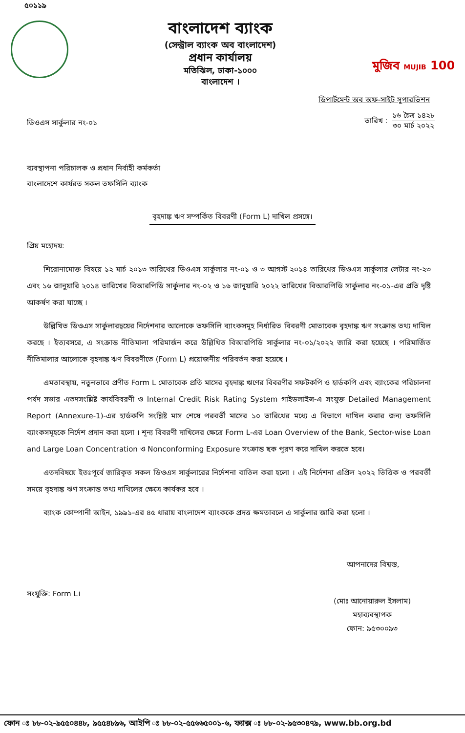৫০১১৯
বাংলাদেশ ব্যাংক
(সেন্ট্রাল ব্যাংক অব বাংলাদেশ)
প্রধান কার্যালয়
মতিঝিল, ঢাকা-১০০০
বাংলাদেশ ।
মুজিব MUJIB 100
ডিপার্টমেন্ট অব অফ-সাইট সুপারভিশন
ডিওএস সার্কুলার নং-০১
তারিখ :
১৬ চৈত্র ১৪২৮
৩০ মার্চ ২০২২
ব্যবস্থাপনা পরিচালক ও প্রধান নির্বাহী কর্মকর্তা
বাংলাদেশে কার্যরত সকল তফসিলি ব্যাংক
বৃহদাঙ্ক ঋণ সম্পর্কিত বিবরণী (Form L) দাখিল প্রসঙ্গে।
প্রিয় মহোদয়:
শিরোনামোক্ত বিষয়ে ১২ মার্চ ২০১৩ তারিখের ডিওএস সার্কুলার নং-০১ ও ৩ আগস্ট ২০১৪ তারিখের ডিওএস সার্কুলার লেটার নং-২৩ এবং ১৬ জানুয়ারি ২০১৪ তারিখের বিআরপিডি সার্কুলার নং-০২ ও ১৬ জানুয়ারি ২০২২ তারিখের বিআরপিডি সার্কুলার নং-০১-এর প্রতি দৃষ্টি আকর্ষণ করা যাচ্ছে ।
উল্লিখিত ডিওএস সার্কুলারদ্বয়ের নির্দেশনার আলোকে তফসিলি ব্যাংকসমূহ নির্ধারিত বিবরণী মোতাবেক বৃহদাঙ্ক ঋণ সংক্রান্ত তথ্য দাখিল করছে । ইত্যবসরে, এ সংক্রান্ত নীতিমালা পরিমার্জন করে উল্লিখিত বিআরপিডি সার্কুলার নং-০১/২০২২ জারি করা হয়েছে । পরিমার্জিত নীতিমালার আলোকে বৃহদাঙ্ক ঋণ বিবরণীতে (Form L) প্রয়োজনীয় পরিবর্তন করা হয়েছে ।
এমতাবস্থায়, নতুনভাবে প্রণীত Form L মোতাবেক প্রতি মাসের বৃহদাঙ্ক ঋণের বিবরণীর সফটকপি ও হার্ডকপি এবং ব্যাংকের পরিচালনা পর্ষদ সভার এতদসংশ্লিষ্ট কার্যবিবরণী ও Internal Credit Risk Rating System গাইডলাইন্স-এ সংযুক্ত Detailed Management Report (Annexure-1)-এর হার্ডকপি সংশ্লিষ্ট মাস শেষে পরবর্তী মাসের ১০ তারিখের মধ্যে এ বিভাগে দাখিল করার জন্য তফসিলি ব্যাংকসমূহকে নির্দেশ প্রদান করা হলো । শূন্য বিবরণী দাখিলের ক্ষেত্রে Form L-এর Loan Overview of the Bank, Sector-wise Loan and Large Loan Concentration ও Nonconforming Exposure সংক্রান্ত ছক পূরণ করে দাখিল করতে হবে।
এতদবিষয়ে ইতঃপূর্বে জারিকৃত সকল ডিওএস সার্কুলারের নির্দেশনা বাতিল করা হলো । এই নির্দেশনা এপ্রিল ২০২২ ভিত্তিক ও পরবর্তী সময়ে বৃহদাঙ্ক ঋণ সংক্রান্ত তথ্য দাখিলের ক্ষেত্রে কার্যকর হবে ।
ব্যাংক কোম্পানী আইন, ১৯৯১-এর ৪৫ ধারায় বাংলাদেশ ব্যাংককে প্রদত্ত ক্ষমতাবলে এ সার্কুলার জারি করা হলো ।
আপনাদের বিশ্বস্ত,
সংযুক্তি: Form L।
(মোঃ আনোয়ারুল ইসলাম)
মহাব্যবস্থাপক
ফোন: ৯৫৩০০৯৩
ফোন ঃ ৮৮-০২-৯৫৫০৪৪৮, ৯৫৫৪৮৯৬, আইপি ঃ ৮৮-০২-৫৫৬৬৫০০১-৬, ফ্যাক্স ঃ ৮৮-০২-৯৫৩০৪৭৯, www.bb.org.bd